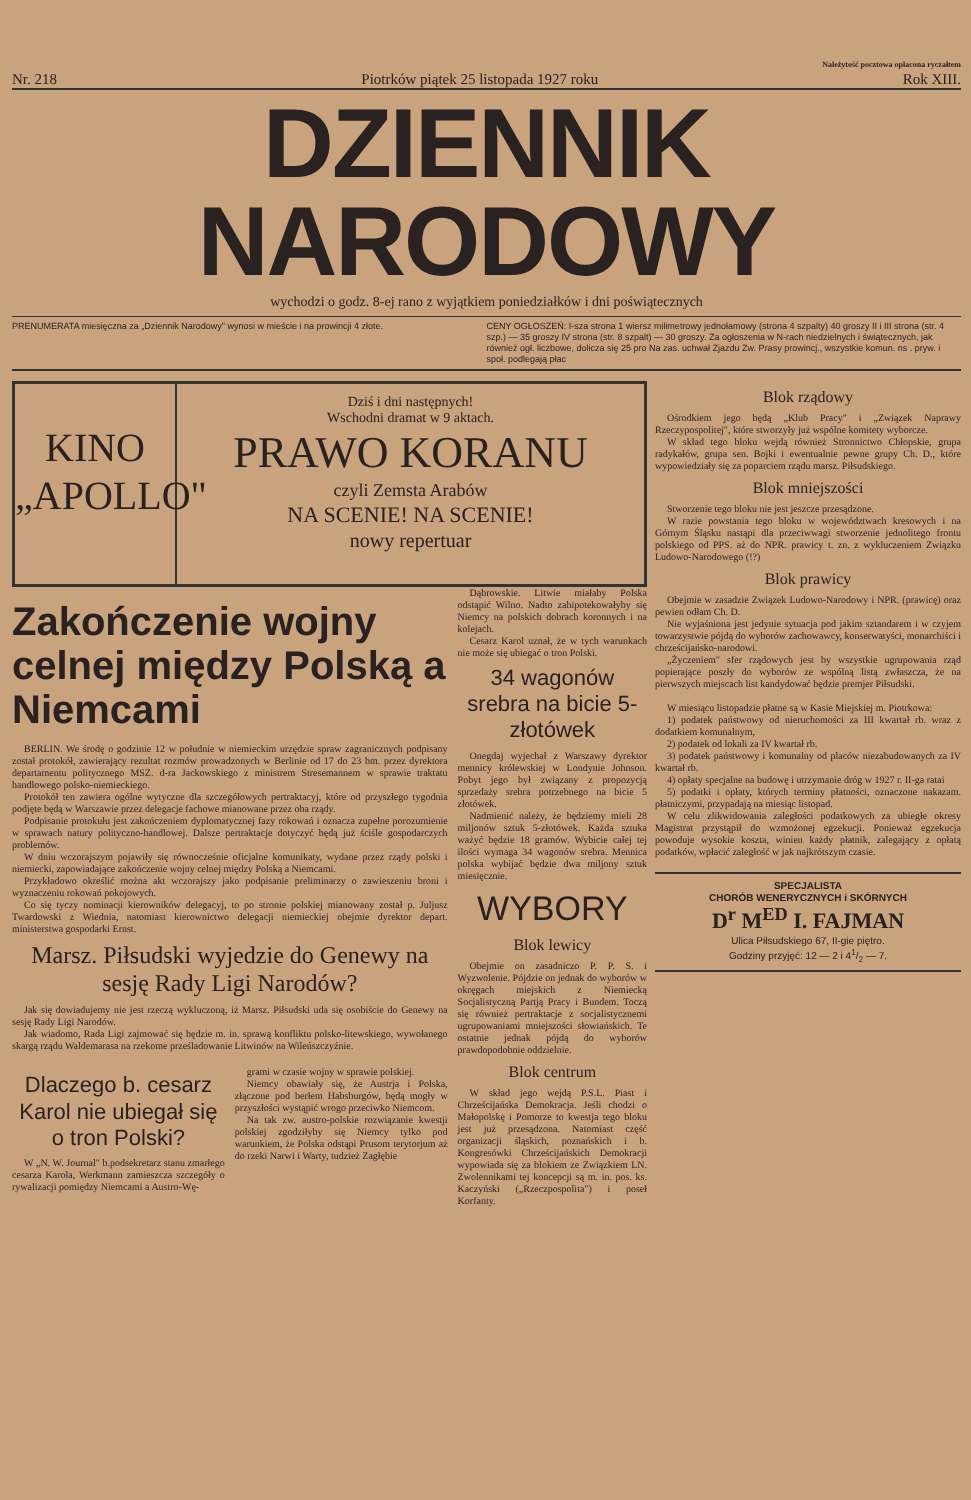Należytość pocztowa opłacona ryczałtem
Nr. 218 Piotrków piątek 25 listopada 1927 roku Rok XIII.
DZIENNIK NARODOWY
wychodzi o godz. 8-ej rano z wyjątkiem poniedziałków i dni poświątecznych
PRENUMERATA miesięczna za „Dziennik Narodowy" wynosi w mieście i na prowincji 4 złote.
CENY OGŁOSZEŃ: I-sza strona 1 wiersz milimetrowy jednołamowy (strona 4 szpalty) 40 groszy II i III strona (str. 4 szp.) — 35 groszy IV strona (str. 8 szpalt) — 30 groszy. Za ogłoszenia w N-rach niedzielnych i świątecznych, jak również ogł. liczbowe, dolicza się 25 pro Na zas. uchwał Zjazdu Zw. Prasy prowincj., wszystkie komun. ns . pryw. i społ. podlegają płac
KINO
„APOLLO"
Dziś i dni następnych!
Wschodni dramat w 9 aktach.
PRAWO KORANU
czyli Zemsta Arabów
NA SCENIE! NA SCENIE!
nowy repertuar
Zakończenie wojny celnej między Polską a Niemcami
BERLIN. We środę o godzinie 12 w południe w niemieckim urzędzie spraw zagranicznych podpisany został protokół, zawierający rezultat rozmów prowadzonych w Berlinie od 17 do 23 bm. przez dyrektora departamentu politycznego MSZ. d-ra Jackowskiego z ministrem Stresemannem w sprawie traktatu handlowego polsko-niemieckiego.
Protokół ten zawiera ogólne wytyczne dla szczegółowych pertraktacyj, które od przyszłego tygodnia podjęte będą w Warszawie przez delegacje fachowe mianowane przez oba rządy.
Podpisanie protokułu jest zakończeniem dyplomatycznej fazy rokowań i oznacza zupełne porozumienie w sprawach natury polityczno-handlowej. Dalsze pertraktacje dotyczyć będą już ściśle gospodarczych problemów.
W dniu wczorajszym pojawiły się równocześnie oficjalne komunikaty, wydane przez rządy polski i niemiecki, zapowiadające zakończenie wojny celnej między Polską a Niemcami.
Przykładowo określić można akt wczorajszy jako podpisanie preliminarzy o zawieszeniu broni i wyznaczeniu rokowań pokojowych.
Co się tyczy nominacji kierowników delegacyj, to po stronie polskiej mianowany został p. Juljusz Twardowski z Wiednia, natomiast kierownictwo delegacji niemieckiej obejmie dyrektor depart. ministerstwa gospodarki Ernst.
Marsz. Piłsudski wyjedzie do Genewy na sesję Rady Ligi Narodów?
Jak się dowiadujemy nie jest rzeczą wykluczoną, iż Marsz. Piłsudski uda się osobiście do Genewy na sesję Rady Ligi Narodów.
Jak wiadomo, Rada Ligi zajmować się będzie m. in. sprawą konfliktu polsko-litewskiego, wywołanego skargą rządu Waldemarasa na rzekome prześladowanie Litwinów na Wileńszczyźnie.
Dlaczego b. cesarz Karol nie ubiegał się o tron Polski?
W „N. W. Journal" b.podsekretarz stanu zmarłego cesarza Karola, Werkmann zamieszcza szczegóły o rywalizacji pomiędzy Niemcami a Austro-Wę-
grami w czasie wojny w sprawie polskiej.
Niemcy obawiały się, że Austrja i Polska, złączone pod berłem Habsburgów, będą mogły w przyszłości wystąpić wrogo przeciwko Niemcom.
Na tak zw. austro-polskie rozwiązanie kwestji polskiej zgodziłyby się Niemcy tylko pod warunkiem, że Polska odstąpi Prusom terytorjum aż do rzeki Narwi i Warty, tudzież Zagłębie
Dąbrowskie. Litwie miałaby Polska odstąpić Wilno. Nadto zahipotekowałyby się Niemcy na polskich dobrach koronnych i na kolejach.
Cesarz Karol uznał, że w tych warunkach nie może się ubiegać o tron Polski.
34 wagonów srebra na bicie 5-złotówek
Onegdaj wyjechał z Warszawy dyrektor mennicy królewskiej w Londynie Johnson. Pobyt jego był związany z propozycją sprzedaży srebra potrzebnego na bicie 5 złotówek.
Nadmienić należy, że będziemy mieli 28 miljonów sztuk 5-złotówek. Każda sztuka ważyć będzie 18 gramów. Wybicie całej tej ilości wymaga 34 wagonów srebra. Mennica polska wybijać będzie dwa miljony sztuk miesięcznie.
WYBORY
Blok lewicy
Obejmie on zasadniczo P. P. S. i Wyzwolenie. Pójdzie on jednak do wyborów w okręgach miejskich z Niemiecką Socjalistyczną Partją Pracy i Bundem. Toczą się również pertraktacje z socjalistycznemi ugrupowaniami mniejszości słowiańskich. Te ostatnie jednak pójdą do wyborów prawdopodobnie oddzielnie.
Blok centrum
W skład jego wejdą P.S.L. Piast i Chrześcijańska Demokracja. Jeśli chodzi o Małopolskę i Pomorze to kwestja tego bloku jest już przesądzona. Natomiast część organizacji śląskich, poznańskich i b. Kongresówki Chrześcijańskich Demokracji wypowiada się za blokiem ze Związkiem LN. Zwolennikami tej koncepcji są m. in. pos. ks. Kaczyński („Rzeczpospolita") i poseł Korfanty.
Blok rządowy
Ośrodkiem jego będą „Klub Pracy" i „Związek Naprawy Rzeczypospolitej", które stworzyły już wspólne komitety wyborcze.
W skład tego bloku wejdą również Stronnictwo Chłopskie, grupa radykałów, grupa sen. Bojki i ewentualnie pewne grupy Ch. D., które wypowiedziały się za poparciem rządu marsz. Piłsudskiego.
Blok mniejszości
Stworzenie tego bloku nie jest jeszcze przesądzone.
W razie powstania tego bloku w województwach kresowych i na Górnym Śląsku nastąpi dla przeciwwagi stworzenie jednolitego frontu polskiego od PPS. aż do NPR. prawicy t. zn. z wykluczeniem Związku Ludowo-Narodowego (!?)
Blok prawicy
Obejmie w zasadzie Związek Ludowo-Narodowy i NPR. (prawicę) oraz pewien odłam Ch. D.
Nie wyjaśniona jest jedynie sytuacja pod jakim sztandarem i w czyjem towarzystwie pójdą do wyborów zachowawcy, konserwatyści, monarchiści i chrześcijańsko-narodowi.
„Życzeniem" sfer rządowych jest by wszystkie ugrupowania rząd popierające poszły do wyborów ze wspólną listą zwłaszcza, że na pierwszych miejscach list kandydować będzie premjer Piłsudski.
W miesiącu listopadzie płatne są w Kasie Miejskiej m. Piotrkowa:
1) podatek państwowy od nieruchomości za III kwartał rb. wraz z dodatkiem komunalnym,
2) podatek od lokali za IV kwartał rb.
3) podatek państwowy i komunalny od placów niezabudowanych za IV kwartał rb.
4) opłaty specjalne na budowę i utrzymanie dróg w 1927 r. II-ga ratai
5) podatki i opłaty, których terminy płatności, oznaczone nakazam. płatniczymi, przypadają na miesiąc listopad.
W celu zlikwidowania zaległości podatkowych za ubiegłe okresy Magistrat przystąpił do wzmożonej egzekucji. Ponieważ egzekucja powoduje wysokie koszta, winien każdy płatnik, zalegający z opłatą podatków, wpłacić zaległość w jak najkrótszym czasie.
SPECJALISTA
CHORÓB WENERYCZNYCH i SKÓRNYCH
D<sup>r</sup> M<sup>ED</sup> I. FAJMAN
Ulica Piłsudskiego 67, II-gie piętro.
Godziny przyjęć: 12 — 2 i 41/2 — 7.